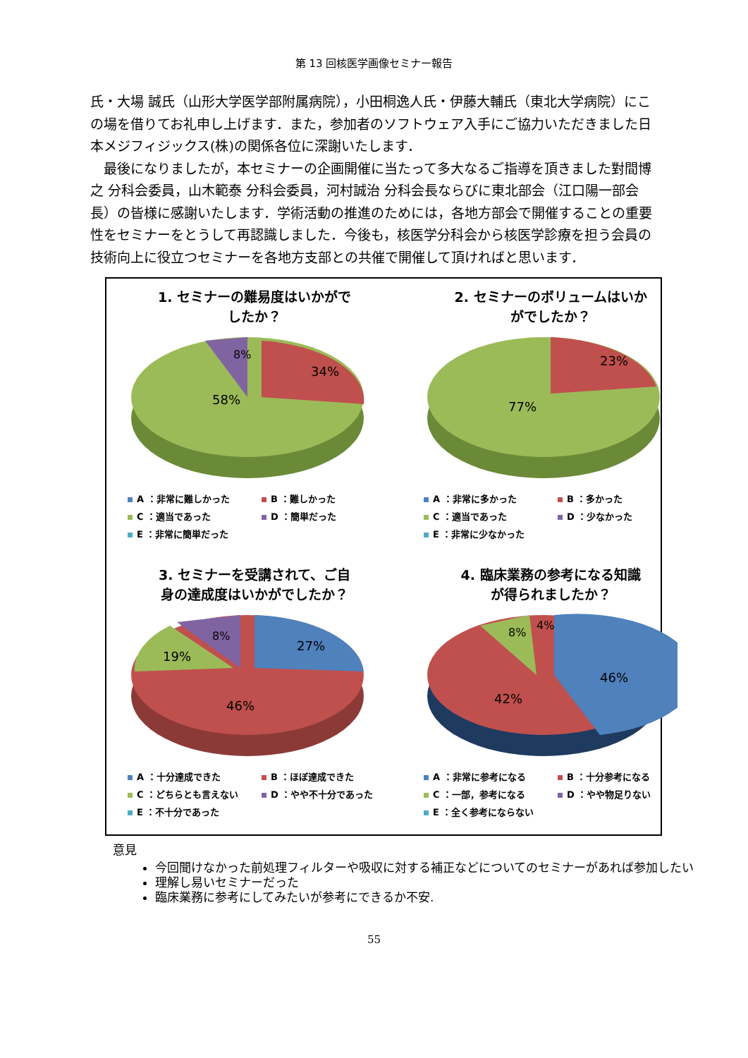第 13 回核医学画像セミナー報告
氏・大場 誠氏（山形大学医学部附属病院），小田桐逸人氏・伊藤大輔氏（東北大学病院）にこの場を借りてお礼申し上げます．また，参加者のソフトウェア入手にご協力いただきました日本メジフィジックス(株)の関係各位に深謝いたします．
　最後になりましたが，本セミナーの企画開催に当たって多大なるご指導を頂きました對間博之 分科会委員，山木範泰 分科会委員，河村誠治 分科会長ならびに東北部会（江口陽一部会長）の皆様に感謝いたします．学術活動の推進のためには，各地方部会で開催することの重要性をセミナーをとうして再認識しました．今後も，核医学分科会から核医学診療を担う会員の技術向上に役立つセミナーを各地方支部との共催で開催して頂ければと思います．
1. セミナーの難易度はいかがで
したか？
58%
34%
8%
A ：非常に難しかった B ：難しかった C ：適当であった D ：簡単だった E ：非常に簡単だった
2. セミナーのボリュームはいか
がでしたか？
77%
23%
A ：非常に多かった B ：多かった C ：適当であった D ：少なかった E ：非常に少なかった
3. セミナーを受講されて、ご自
身の達成度はいかがでしたか？
46%
27%
19%
8%
A ：十分達成できた B ：ほぼ達成できた C ：どちらとも言えない D ：やや不十分であった E ：不十分であった
4. 臨床業務の参考になる知識
が得られましたか？
42%
46%
8%
4%
A ：非常に参考になる B ：十分参考になる C ：一部，参考になる D ：やや物足りない E ：全く参考にならない
意見
今回聞けなかった前処理フィルターや吸収に対する補正などについてのセミナーがあれば参加したい
理解し易いセミナーだった
臨床業務に参考にしてみたいが参考にできるか不安.
55